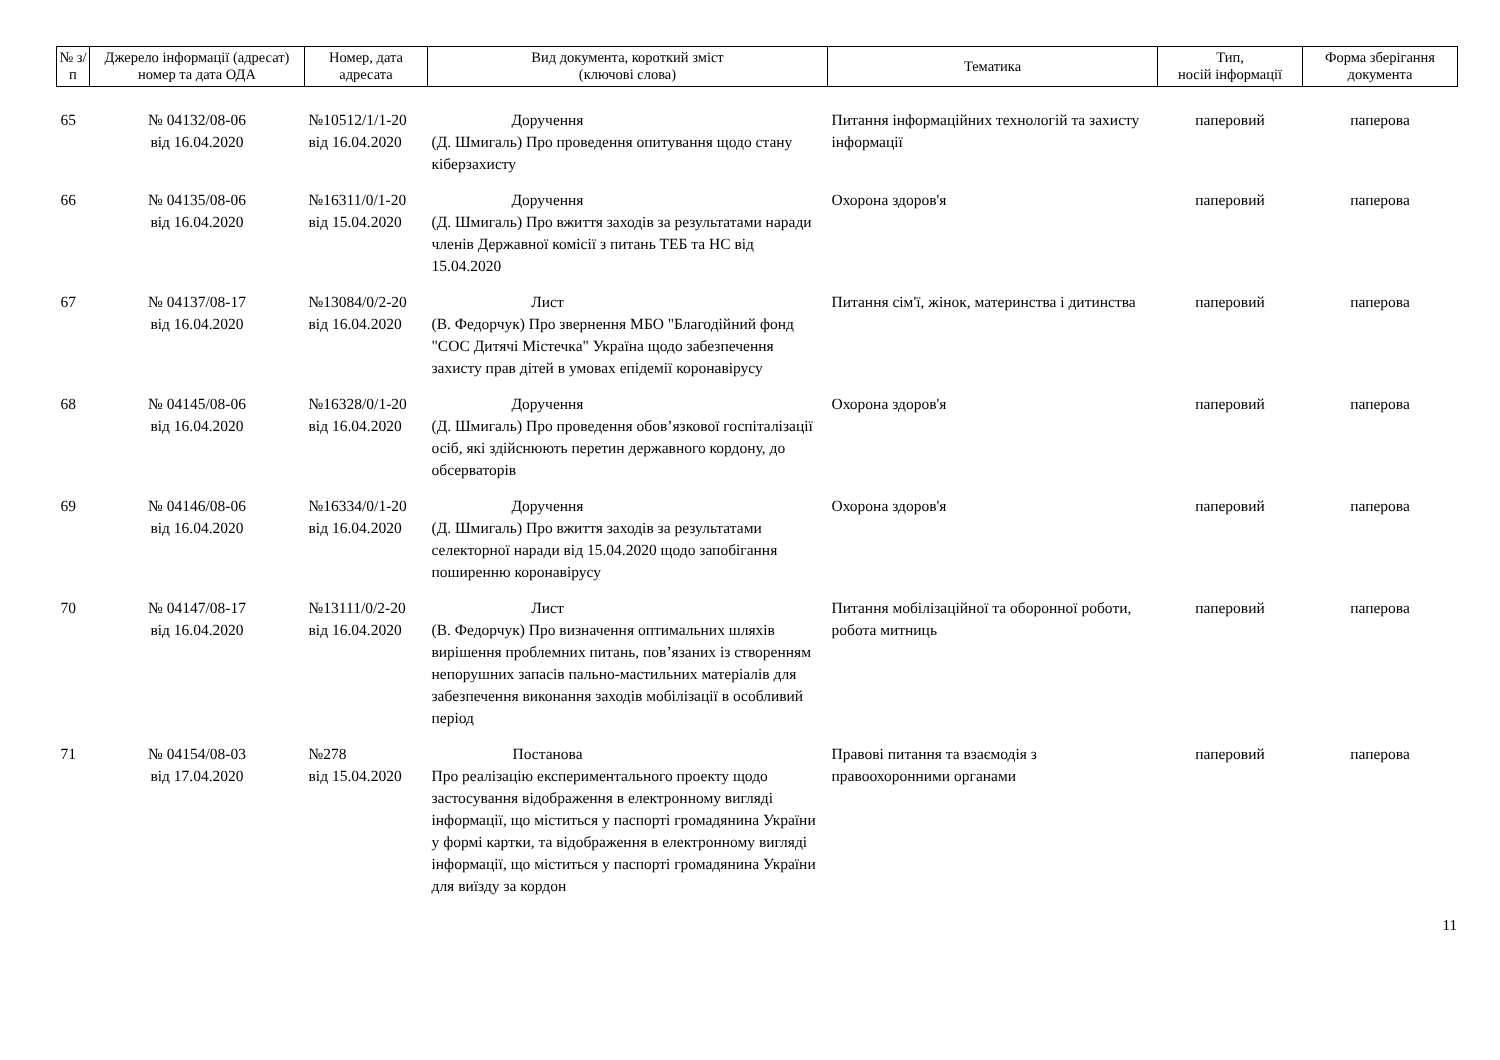| № з/п | Джерело інформації (адресат) номер та дата ОДА | Номер, дата адресата | Вид документа, короткий зміст (ключові слова) | Тематика | Тип, носій інформації | Форма зберігання документа |
| --- | --- | --- | --- | --- | --- | --- |
| 65 | № 04132/08-06 від 16.04.2020 | №10512/1/1-20 від 16.04.2020 | Доручення (Д. Шмигаль) Про проведення опитування щодо стану кіберзахисту | Питання інформаційних технологій та захисту інформації | паперовий | паперова |
| 66 | № 04135/08-06 від 16.04.2020 | №16311/0/1-20 від 15.04.2020 | Доручення (Д. Шмигаль) Про вжиття заходів за результатами наради членів Державної комісії з питань ТЕБ та НС від 15.04.2020 | Охорона здоров'я | паперовий | паперова |
| 67 | № 04137/08-17 від 16.04.2020 | №13084/0/2-20 від 16.04.2020 | Лист (В. Федорчук) Про звернення МБО "Благодійний фонд "СОС Дитячі Містечка" Україна щодо забезпечення захисту прав дітей в умовах епідемії коронавірусу | Питання сім'ї, жінок, материнства і дитинства | паперовий | паперова |
| 68 | № 04145/08-06 від 16.04.2020 | №16328/0/1-20 від 16.04.2020 | Доручення (Д. Шмигаль) Про проведення обов’язкової госпіталізації осіб, які здійснюють перетин державного кордону, до обсерваторів | Охорона здоров'я | паперовий | паперова |
| 69 | № 04146/08-06 від 16.04.2020 | №16334/0/1-20 від 16.04.2020 | Доручення (Д. Шмигаль) Про вжиття заходів за результатами селекторної наради від 15.04.2020 щодо запобігання поширенню коронавірусу | Охорона здоров'я | паперовий | паперова |
| 70 | № 04147/08-17 від 16.04.2020 | №13111/0/2-20 від 16.04.2020 | Лист (В. Федорчук) Про визначення оптимальних шляхів вирішення проблемних питань, пов’язаних із створенням непорушних запасів пально-мастильних матеріалів для забезпечення виконання заходів мобілізації в особливий період | Питання мобілізаційної та оборонної роботи, робота митниць | паперовий | паперова |
| 71 | № 04154/08-03 від 17.04.2020 | №278 від 15.04.2020 | Постанова Про реалізацію експериментального проекту щодо застосування відображення в електронному вигляді інформації, що міститься у паспорті громадянина України у формі картки, та відображення в електронному вигляді інформації, що міститься у паспорті громадянина України для виїзду за кордон | Правові питання та взаємодія з правоохоронними органами | паперовий | паперова |
11